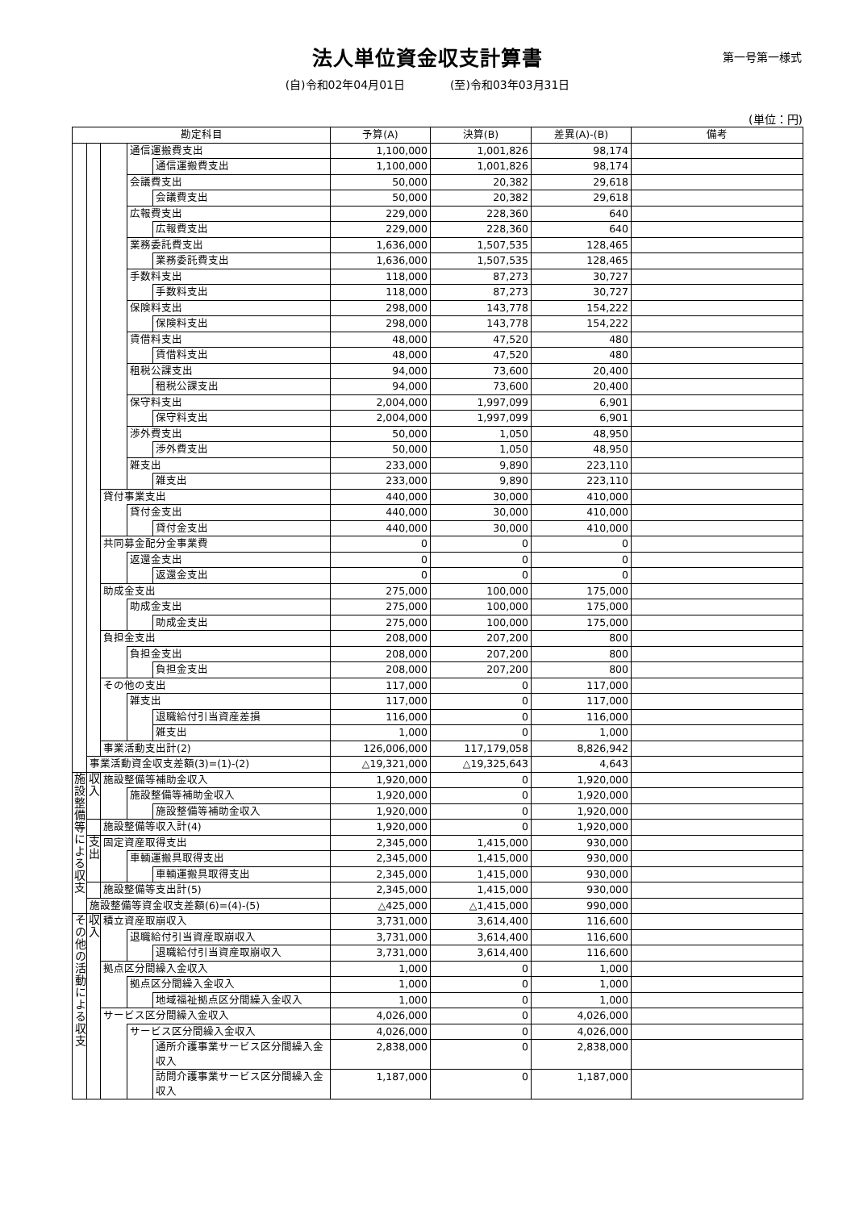法人単位資金収支計算書
第一号第一様式
(自)令和02年04月01日　　　　(至)令和03年03月31日
(単位：円)
| 勘定科目 | | | | | 予算(A) | 決算(B) | 差異(A)-(B) | 備考 |
| --- | --- | --- | --- | --- | --- | --- | --- | --- |
| | | | 通信運搬費支出 | | 1,100,000 | 1,001,826 | 98,174 | |
| | | | | 通信運搬費支出 | 1,100,000 | 1,001,826 | 98,174 | |
| | | | 会議費支出 | | 50,000 | 20,382 | 29,618 | |
| | | | | 会議費支出 | 50,000 | 20,382 | 29,618 | |
| | | | 広報費支出 | | 229,000 | 228,360 | 640 | |
| | | | | 広報費支出 | 229,000 | 228,360 | 640 | |
| | | | 業務委託費支出 | | 1,636,000 | 1,507,535 | 128,465 | |
| | | | | 業務委託費支出 | 1,636,000 | 1,507,535 | 128,465 | |
| | | | 手数料支出 | | 118,000 | 87,273 | 30,727 | |
| | | | | 手数料支出 | 118,000 | 87,273 | 30,727 | |
| | | | 保険料支出 | | 298,000 | 143,778 | 154,222 | |
| | | | | 保険料支出 | 298,000 | 143,778 | 154,222 | |
| | | | 賃借料支出 | | 48,000 | 47,520 | 480 | |
| | | | | 賃借料支出 | 48,000 | 47,520 | 480 | |
| | | | 租税公課支出 | | 94,000 | 73,600 | 20,400 | |
| | | | | 租税公課支出 | 94,000 | 73,600 | 20,400 | |
| | | | 保守料支出 | | 2,004,000 | 1,997,099 | 6,901 | |
| | | | | 保守料支出 | 2,004,000 | 1,997,099 | 6,901 | |
| | | | 渉外費支出 | | 50,000 | 1,050 | 48,950 | |
| | | | | 渉外費支出 | 50,000 | 1,050 | 48,950 | |
| | | | 雑支出 | | 233,000 | 9,890 | 223,110 | |
| | | | | 雑支出 | 233,000 | 9,890 | 223,110 | |
| | | 貸付事業支出 | | | 440,000 | 30,000 | 410,000 | |
| | | | 貸付金支出 | | 440,000 | 30,000 | 410,000 | |
| | | | | 貸付金支出 | 440,000 | 30,000 | 410,000 | |
| | | 共同募金配分金事業費 | | | 0 | 0 | 0 | |
| | | | 返還金支出 | | 0 | 0 | 0 | |
| | | | | 返還金支出 | 0 | 0 | 0 | |
| | | 助成金支出 | | | 275,000 | 100,000 | 175,000 | |
| | | | 助成金支出 | | 275,000 | 100,000 | 175,000 | |
| | | | | 助成金支出 | 275,000 | 100,000 | 175,000 | |
| | | 負担金支出 | | | 208,000 | 207,200 | 800 | |
| | | | 負担金支出 | | 208,000 | 207,200 | 800 | |
| | | | | 負担金支出 | 208,000 | 207,200 | 800 | |
| | | その他の支出 | | | 117,000 | 0 | 117,000 | |
| | | | 雑支出 | | 117,000 | 0 | 117,000 | |
| | | | | 退職給付引当資産差損 | 116,000 | 0 | 116,000 | |
| | | | | 雑支出 | 1,000 | 0 | 1,000 | |
| | | 事業活動支出計(2) | | | 126,006,000 | 117,179,058 | 8,826,942 | |
| | 事業活動資金収支差額(3)=(1)-(2) | | | | △19,321,000 | △19,325,643 | 4,643 | |
| 施設整備等による収支 | 収入 | 施設整備等補助金収入 | | | 1,920,000 | 0 | 1,920,000 | |
| | | | 施設整備等補助金収入 | | 1,920,000 | 0 | 1,920,000 | |
| | | | | 施設整備等補助金収入 | 1,920,000 | 0 | 1,920,000 | |
| | | 施設整備等収入計(4) | | | 1,920,000 | 0 | 1,920,000 | |
| | 支出 | 固定資産取得支出 | | | 2,345,000 | 1,415,000 | 930,000 | |
| | | | 車輌運搬具取得支出 | | 2,345,000 | 1,415,000 | 930,000 | |
| | | | | 車輌運搬具取得支出 | 2,345,000 | 1,415,000 | 930,000 | |
| | | 施設整備等支出計(5) | | | 2,345,000 | 1,415,000 | 930,000 | |
| | 施設整備等資金収支差額(6)=(4)-(5) | | | | △425,000 | △1,415,000 | 990,000 | |
| その他の活動による収支 | 収入 | 積立資産取崩収入 | | | 3,731,000 | 3,614,400 | 116,600 | |
| | | | 退職給付引当資産取崩収入 | | 3,731,000 | 3,614,400 | 116,600 | |
| | | | | 退職給付引当資産取崩収入 | 3,731,000 | 3,614,400 | 116,600 | |
| | | 拠点区分間繰入金収入 | | | 1,000 | 0 | 1,000 | |
| | | | 拠点区分間繰入金収入 | | 1,000 | 0 | 1,000 | |
| | | | | 地域福祉拠点区分間繰入金収入 | 1,000 | 0 | 1,000 | |
| | | サービス区分間繰入金収入 | | | 4,026,000 | 0 | 4,026,000 | |
| | | | サービス区分間繰入金収入 | | 4,026,000 | 0 | 4,026,000 | |
| | | | | 通所介護事業サービス区分間繰入金収入 | 2,838,000 | 0 | 2,838,000 | |
| | | | | 訪問介護事業サービス区分間繰入金収入 | 1,187,000 | 0 | 1,187,000 | |